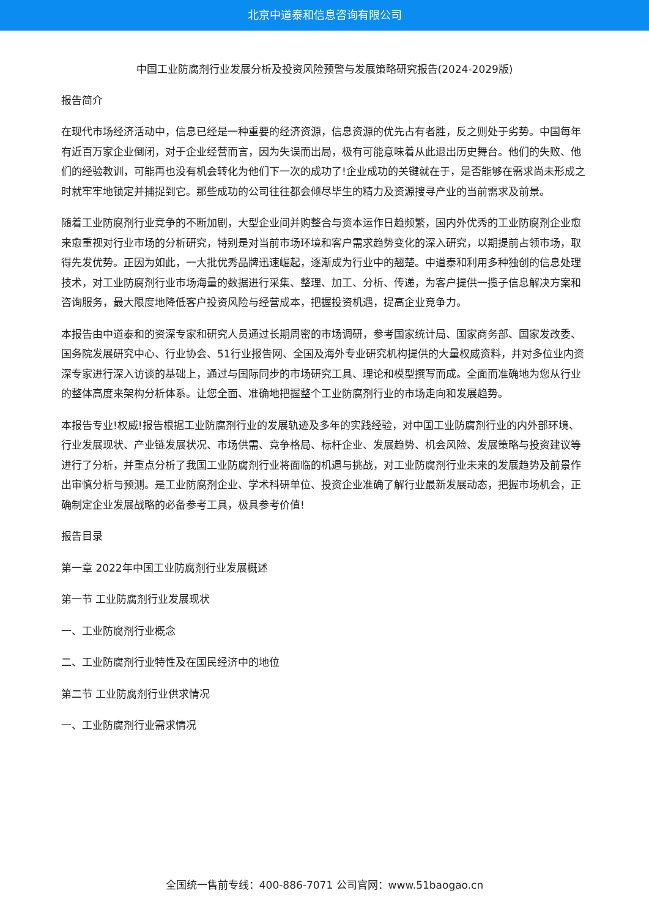北京中道泰和信息咨询有限公司
中国工业防腐剂行业发展分析及投资风险预警与发展策略研究报告(2024-2029版)
报告简介
在现代市场经济活动中，信息已经是一种重要的经济资源，信息资源的优先占有者胜，反之则处于劣势。中国每年有近百万家企业倒闭，对于企业经营而言，因为失误而出局，极有可能意味着从此退出历史舞台。他们的失败、他们的经验教训，可能再也没有机会转化为他们下一次的成功了!企业成功的关键就在于，是否能够在需求尚未形成之时就牢牢地锁定并捕捉到它。那些成功的公司往往都会倾尽毕生的精力及资源搜寻产业的当前需求及前景。
随着工业防腐剂行业竞争的不断加剧，大型企业间并购整合与资本运作日趋频繁，国内外优秀的工业防腐剂企业愈来愈重视对行业市场的分析研究，特别是对当前市场环境和客户需求趋势变化的深入研究，以期提前占领市场，取得先发优势。正因为如此，一大批优秀品牌迅速崛起，逐渐成为行业中的翘楚。中道泰和利用多种独创的信息处理技术，对工业防腐剂行业市场海量的数据进行采集、整理、加工、分析、传递，为客户提供一揽子信息解决方案和咨询服务，最大限度地降低客户投资风险与经营成本，把握投资机遇，提高企业竞争力。
本报告由中道泰和的资深专家和研究人员通过长期周密的市场调研，参考国家统计局、国家商务部、国家发改委、国务院发展研究中心、行业协会、51行业报告网、全国及海外专业研究机构提供的大量权威资料，并对多位业内资深专家进行深入访谈的基础上，通过与国际同步的市场研究工具、理论和模型撰写而成。全面而准确地为您从行业的整体高度来架构分析体系。让您全面、准确地把握整个工业防腐剂行业的市场走向和发展趋势。
本报告专业!权威!报告根据工业防腐剂行业的发展轨迹及多年的实践经验，对中国工业防腐剂行业的内外部环境、行业发展现状、产业链发展状况、市场供需、竞争格局、标杆企业、发展趋势、机会风险、发展策略与投资建议等进行了分析，并重点分析了我国工业防腐剂行业将面临的机遇与挑战，对工业防腐剂行业未来的发展趋势及前景作出审慎分析与预测。是工业防腐剂企业、学术科研单位、投资企业准确了解行业最新发展动态，把握市场机会，正确制定企业发展战略的必备参考工具，极具参考价值!
报告目录
第一章 2022年中国工业防腐剂行业发展概述
第一节 工业防腐剂行业发展现状
一、工业防腐剂行业概念
二、工业防腐剂行业特性及在国民经济中的地位
第二节 工业防腐剂行业供求情况
一、工业防腐剂行业需求情况
全国统一售前专线：400-886-7071 公司官网：www.51baogao.cn